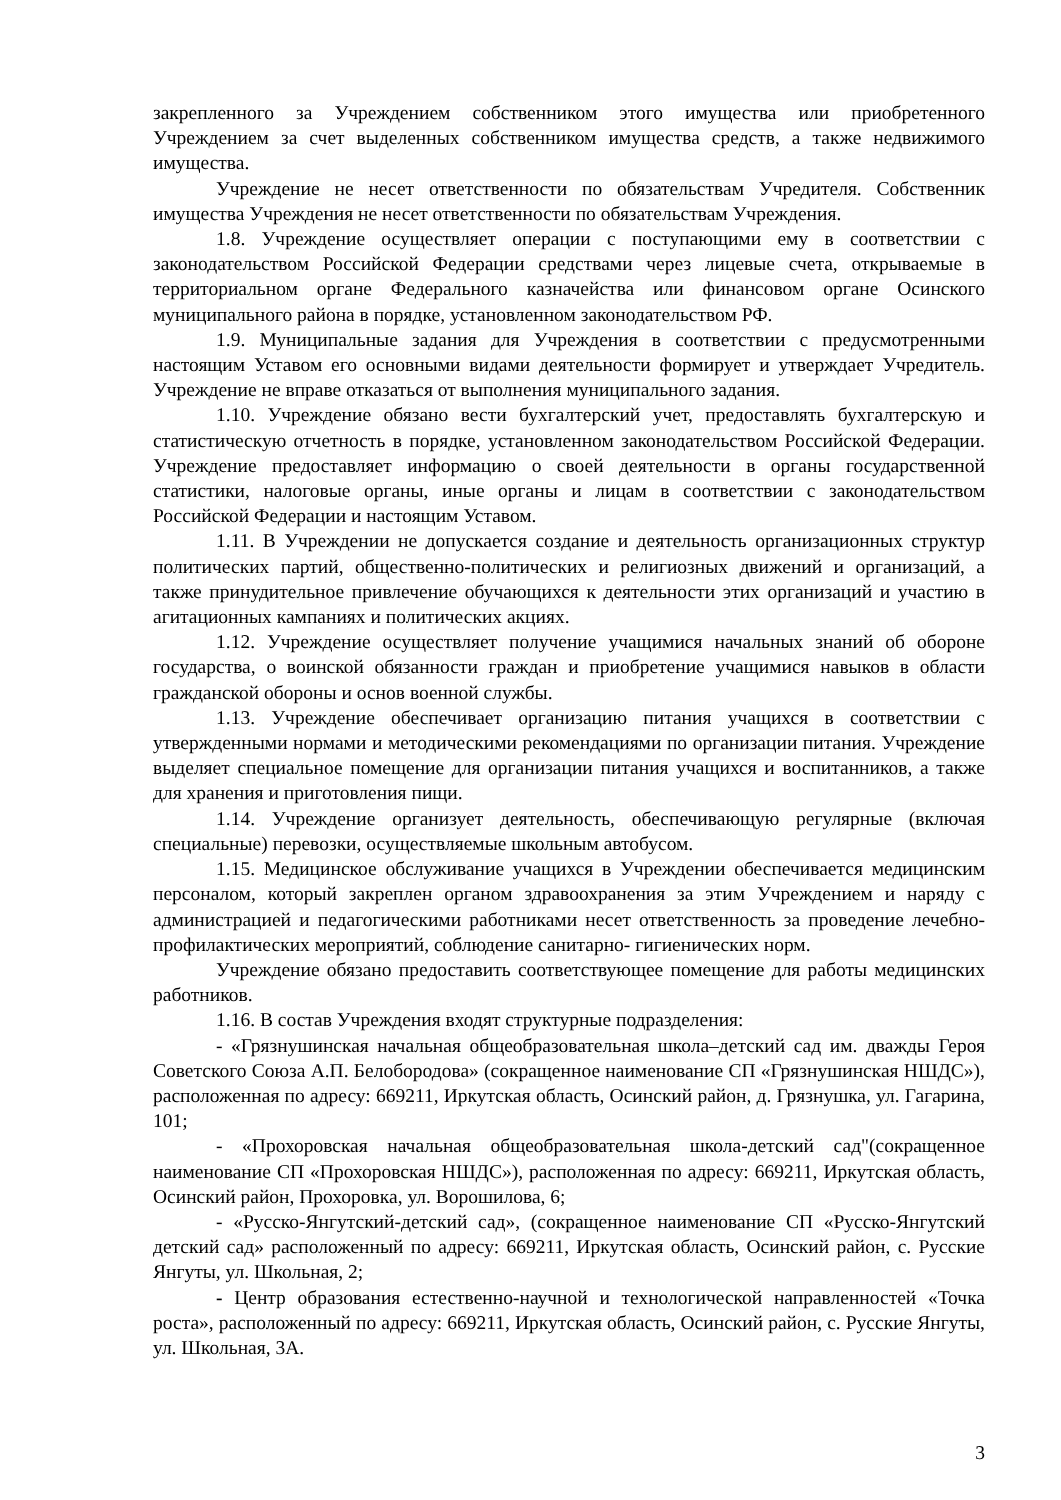закрепленного за Учреждением собственником этого имущества или приобретенного Учреждением за счет выделенных собственником имущества средств, а также недвижимого имущества.
Учреждение не несет ответственности по обязательствам Учредителя. Собственник имущества Учреждения не несет ответственности по обязательствам Учреждения.
1.8. Учреждение осуществляет операции с поступающими ему в соответствии с законодательством Российской Федерации средствами через лицевые счета, открываемые в территориальном органе Федерального казначейства или финансовом органе Осинского муниципального района в порядке, установленном законодательством РФ.
1.9. Муниципальные задания для Учреждения в соответствии с предусмотренными настоящим Уставом его основными видами деятельности формирует и утверждает Учредитель. Учреждение не вправе отказаться от выполнения муниципального задания.
1.10. Учреждение обязано вести бухгалтерский учет, предоставлять бухгалтерскую и статистическую отчетность в порядке, установленном законодательством Российской Федерации. Учреждение предоставляет информацию о своей деятельности в органы государственной статистики, налоговые органы, иные органы и лицам в соответствии с законодательством Российской Федерации и настоящим Уставом.
1.11. В Учреждении не допускается создание и деятельность организационных структур политических партий, общественно-политических и религиозных движений и организаций, а также принудительное привлечение обучающихся к деятельности этих организаций и участию в агитационных кампаниях и политических акциях.
1.12. Учреждение осуществляет получение учащимися начальных знаний об обороне государства, о воинской обязанности граждан и приобретение учащимися навыков в области гражданской обороны и основ военной службы.
1.13. Учреждение обеспечивает организацию питания учащихся в соответствии с утвержденными нормами и методическими рекомендациями по организации питания. Учреждение выделяет специальное помещение для организации питания учащихся и воспитанников, а также для хранения и приготовления пищи.
1.14. Учреждение организует деятельность, обеспечивающую регулярные (включая специальные) перевозки, осуществляемые школьным автобусом.
1.15. Медицинское обслуживание учащихся в Учреждении обеспечивается медицинским персоналом, который закреплен органом здравоохранения за этим Учреждением и наряду с администрацией и педагогическими работниками несет ответственность за проведение лечебно-профилактических мероприятий, соблюдение санитарно- гигиенических норм.
Учреждение обязано предоставить соответствующее помещение для работы медицинских работников.
1.16. В состав Учреждения входят структурные подразделения:
- «Грязнушинская начальная общеобразовательная школа–детский сад им. дважды Героя Советского Союза А.П. Белобородова» (сокращенное наименование СП «Грязнушинская НШДС»), расположенная по адресу: 669211, Иркутская область, Осинский район, д. Грязнушка, ул. Гагарина, 101;
- «Прохоровская начальная общеобразовательная школа-детский сад"(сокращенное наименование СП «Прохоровская НШДС»), расположенная по адресу: 669211, Иркутская область, Осинский район, Прохоровка, ул. Ворошилова, 6;
- «Русско-Янгутский-детский сад», (сокращенное наименование СП «Русско-Янгутский детский сад» расположенный по адресу: 669211, Иркутская область, Осинский район, с. Русские Янгуты, ул. Школьная, 2;
- Центр образования естественно-научной и технологической направленностей «Точка роста», расположенный по адресу: 669211, Иркутская область, Осинский район, с. Русские Янгуты, ул. Школьная, 3А.
3